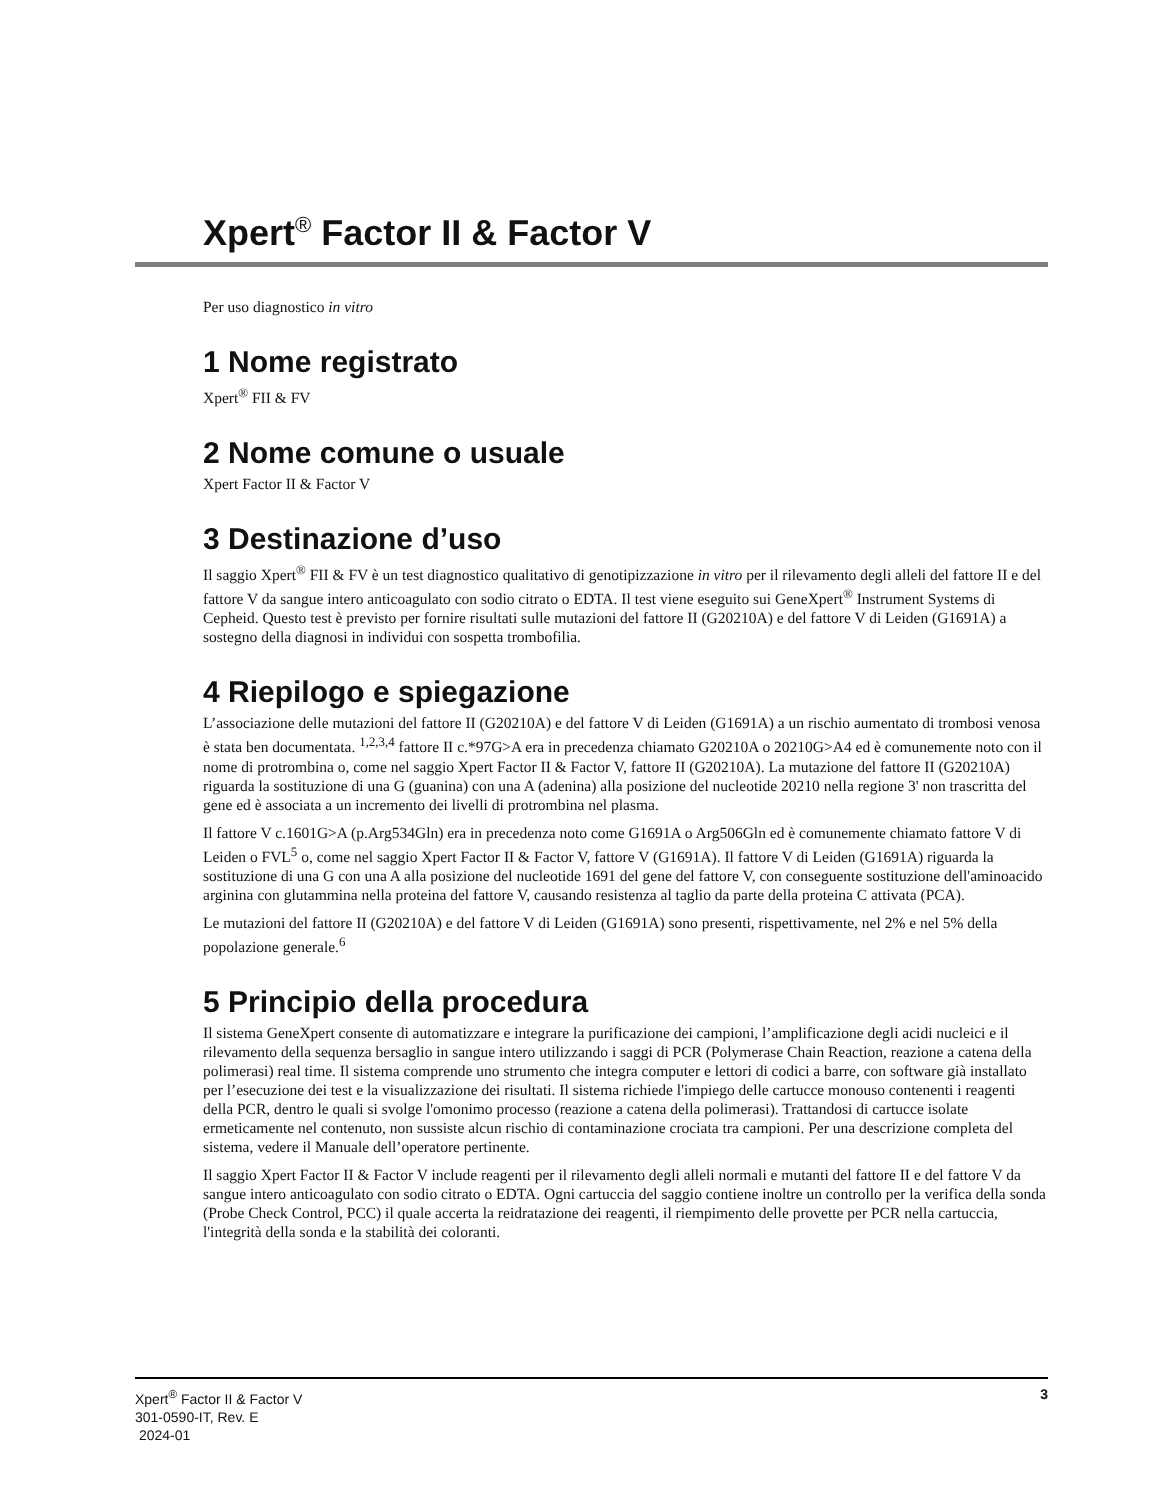Xpert<sup>®</sup> Factor II & Factor V
Per uso diagnostico in vitro
1 Nome registrato
Xpert<sup>®</sup> FII & FV
2 Nome comune o usuale
Xpert Factor II & Factor V
3 Destinazione d’uso
Il saggio Xpert<sup>®</sup> FII & FV è un test diagnostico qualitativo di genotipizzazione in vitro per il rilevamento degli alleli del fattore II e del fattore V da sangue intero anticoagulato con sodio citrato o EDTA. Il test viene eseguito sui GeneXpert<sup>®</sup> Instrument Systems di Cepheid. Questo test è previsto per fornire risultati sulle mutazioni del fattore II (G20210A) e del fattore V di Leiden (G1691A) a sostegno della diagnosi in individui con sospetta trombofilia.
4 Riepilogo e spiegazione
L’associazione delle mutazioni del fattore II (G20210A) e del fattore V di Leiden (G1691A) a un rischio aumentato di trombosi venosa è stata ben documentata. <sup>1,2,3,4</sup> fattore II c.*97G>A era in precedenza chiamato G20210A o 20210G>A4 ed è comunemente noto con il nome di protrombina o, come nel saggio Xpert Factor II & Factor V, fattore II (G20210A). La mutazione del fattore II (G20210A) riguarda la sostituzione di una G (guanina) con una A (adenina) alla posizione del nucleotide 20210 nella regione 3' non trascritta del gene ed è associata a un incremento dei livelli di protrombina nel plasma.
Il fattore V c.1601G>A (p.Arg534Gln) era in precedenza noto come G1691A o Arg506Gln ed è comunemente chiamato fattore V di Leiden o FVL<sup>5</sup> o, come nel saggio Xpert Factor II & Factor V, fattore V (G1691A). Il fattore V di Leiden (G1691A) riguarda la sostituzione di una G con una A alla posizione del nucleotide 1691 del gene del fattore V, con conseguente sostituzione dell'aminoacido arginina con glutammina nella proteina del fattore V, causando resistenza al taglio da parte della proteina C attivata (PCA).
Le mutazioni del fattore II (G20210A) e del fattore V di Leiden (G1691A) sono presenti, rispettivamente, nel 2% e nel 5% della popolazione generale.<sup>6</sup>
5 Principio della procedura
Il sistema GeneXpert consente di automatizzare e integrare la purificazione dei campioni, l’amplificazione degli acidi nucleici e il rilevamento della sequenza bersaglio in sangue intero utilizzando i saggi di PCR (Polymerase Chain Reaction, reazione a catena della polimerasi) real time. Il sistema comprende uno strumento che integra computer e lettori di codici a barre, con software già installato per l’esecuzione dei test e la visualizzazione dei risultati. Il sistema richiede l'impiego delle cartucce monouso contenenti i reagenti della PCR, dentro le quali si svolge l'omonimo processo (reazione a catena della polimerasi). Trattandosi di cartucce isolate ermeticamente nel contenuto, non sussiste alcun rischio di contaminazione crociata tra campioni. Per una descrizione completa del sistema, vedere il Manuale dell’operatore pertinente.
Il saggio Xpert Factor II & Factor V include reagenti per il rilevamento degli alleli normali e mutanti del fattore II e del fattore V da sangue intero anticoagulato con sodio citrato o EDTA. Ogni cartuccia del saggio contiene inoltre un controllo per la verifica della sonda (Probe Check Control, PCC) il quale accerta la reidratazione dei reagenti, il riempimento delle provette per PCR nella cartuccia, l'integrità della sonda e la stabilità dei coloranti.
Xpert<sup>®</sup> Factor II & Factor V
301-0590-IT, Rev. E
2024-01
3